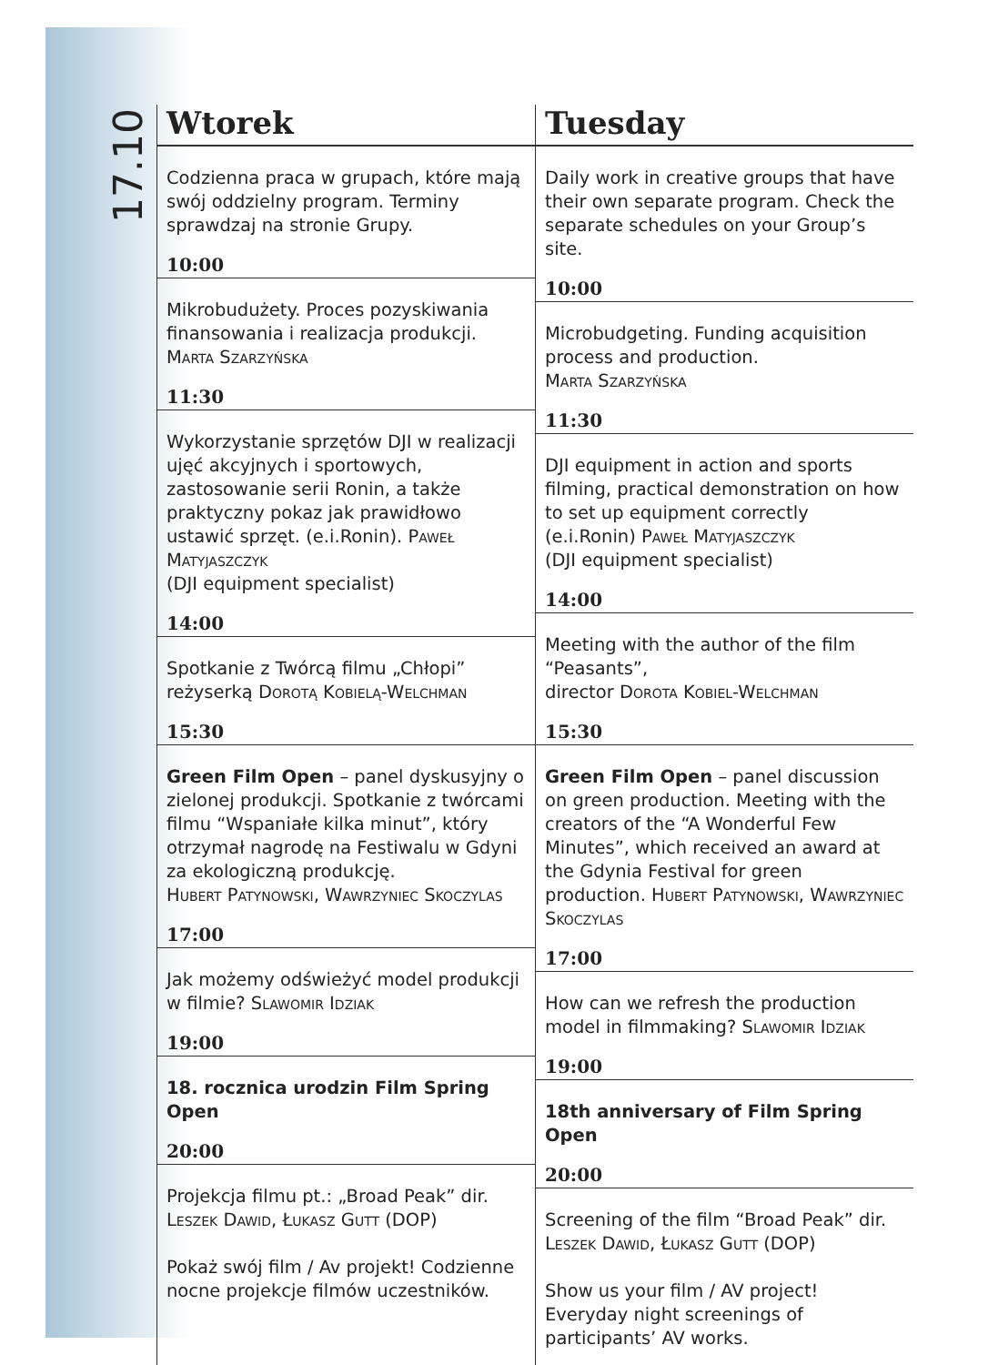17.10
Wtorek
Codzienna praca w grupach, które mają swój oddzielny program. Terminy sprawdzaj na stronie Grupy.
10:00
Mikrobudużety. Proces pozyskiwania finansowania i realizacja produkcji. Marta Szarzyńska
11:30
Wykorzystanie sprzętów DJI w realizacji ujęć akcyjnych i sportowych, zastosowanie serii Ronin, a także praktyczny pokaz jak prawidłowo ustawić sprzęt. (e.i.Ronin). Paweł Matyjaszczyk
(DJI equipment specialist)
14:00
Spotkanie z Twórcą filmu „Chłopi” reżyserką Dorotą Kobielą-Welchman
15:30
Green Film Open – panel dyskusyjny o zielonej produkcji. Spotkanie z twórcami filmu “Wspaniałe kilka minut”, który otrzymał nagrodę na Festiwalu w Gdyni za ekologiczną produkcję.
Hubert Patynowski, Wawrzyniec Skoczylas
17:00
Jak możemy odświeżyć model produkcji w filmie? Slawomir Idziak
19:00
18. rocznica urodzin Film Spring Open
20:00
Projekcja filmu pt.: „Broad Peak” dir. Leszek Dawid, Łukasz Gutt (DOP)
Pokaż swój film / Av projekt! Codzienne nocne projekcje filmów uczestników.
Tuesday
Daily work in creative groups that have their own separate program. Check the separate schedules on your Group’s site.
10:00
Microbudgeting. Funding acquisition process and production.
Marta Szarzyńska
11:30
DJI equipment in action and sports filming, practical demonstration on how to set up equipment correctly (e.i.Ronin) Paweł Matyjaszczyk
(DJI equipment specialist)
14:00
Meeting with the author of the film “Peasants”,
director Dorota Kobiel-Welchman
15:30
Green Film Open – panel discussion on green production. Meeting with the creators of the “A Wonderful Few Minutes”, which received an award at the Gdynia Festival for green production. Hubert Patynowski, Wawrzyniec Skoczylas
17:00
How can we refresh the production model in filmmaking? Slawomir Idziak
19:00
18th anniversary of Film Spring Open
20:00
Screening of the film “Broad Peak” dir. Leszek Dawid, Łukasz Gutt (DOP)
Show us your film / AV project! Everyday night screenings of participants’ AV works.